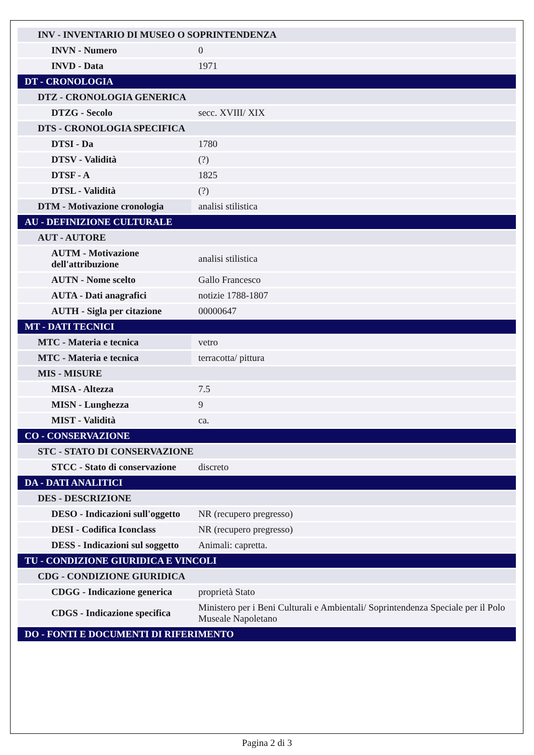| INV - INVENTARIO DI MUSEO O SOPRINTENDENZA | |
| INVN - Numero | 0 |
| INVD - Data | 1971 |
| DT - CRONOLOGIA | |
| DTZ - CRONOLOGIA GENERICA | |
| DTZG - Secolo | secc. XVIII/ XIX |
| DTS - CRONOLOGIA SPECIFICA | |
| DTSI - Da | 1780 |
| DTSV - Validità | (?) |
| DTSF - A | 1825 |
| DTSL - Validità | (?) |
| DTM - Motivazione cronologia | analisi stilistica |
| AU - DEFINIZIONE CULTURALE | |
| AUT - AUTORE | |
| AUTM - Motivazione dell'attribuzione | analisi stilistica |
| AUTN - Nome scelto | Gallo Francesco |
| AUTA - Dati anagrafici | notizie 1788-1807 |
| AUTH - Sigla per citazione | 00000647 |
| MT - DATI TECNICI | |
| MTC - Materia e tecnica | vetro |
| MTC - Materia e tecnica | terracotta/ pittura |
| MIS - MISURE | |
| MISA - Altezza | 7.5 |
| MISN - Lunghezza | 9 |
| MIST - Validità | ca. |
| CO - CONSERVAZIONE | |
| STC - STATO DI CONSERVAZIONE | |
| STCC - Stato di conservazione | discreto |
| DA - DATI ANALITICI | |
| DES - DESCRIZIONE | |
| DESO - Indicazioni sull'oggetto | NR (recupero pregresso) |
| DESI - Codifica Iconclass | NR (recupero pregresso) |
| DESS - Indicazioni sul soggetto | Animali: capretta. |
| TU - CONDIZIONE GIURIDICA E VINCOLI | |
| CDG - CONDIZIONE GIURIDICA | |
| CDGG - Indicazione generica | proprietà Stato |
| CDGS - Indicazione specifica | Ministero per i Beni Culturali e Ambientali/ Soprintendenza Speciale per il Polo Museale Napoletano |
| DO - FONTI E DOCUMENTI DI RIFERIMENTO | |
Pagina 2 di 3